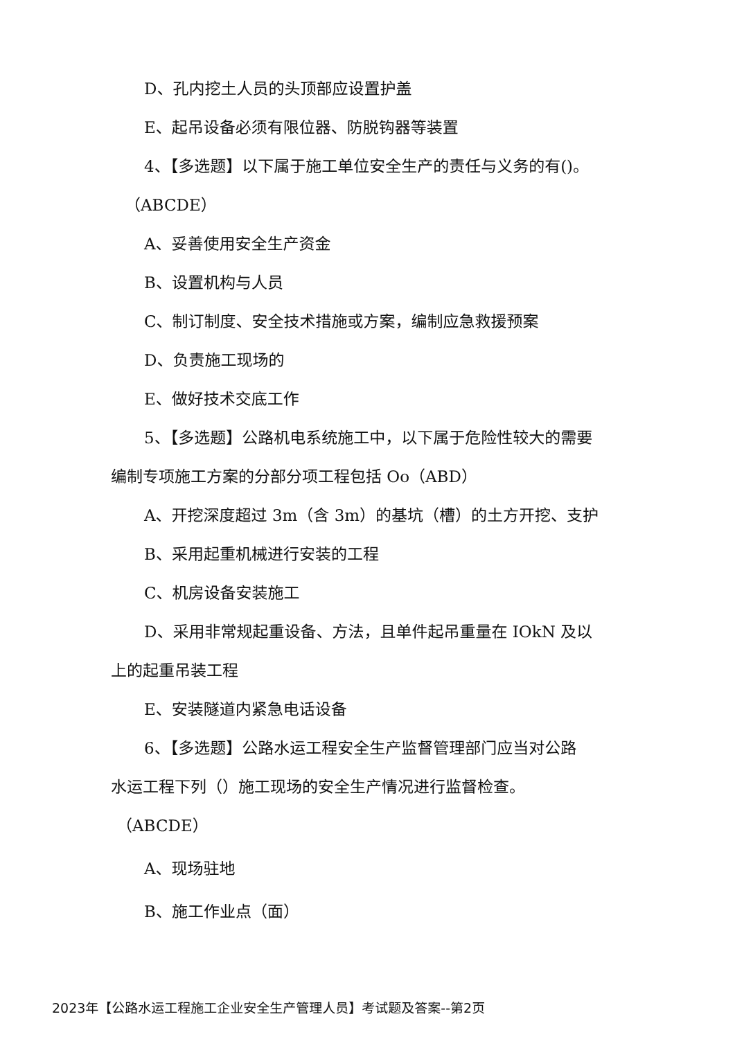D、孔内挖土人员的头顶部应设置护盖
E、起吊设备必须有限位器、防脱钩器等装置
4、【多选题】以下属于施工单位安全生产的责任与义务的有()。
（ABCDE）
A、妥善使用安全生产资金
B、设置机构与人员
C、制订制度、安全技术措施或方案，编制应急救援预案
D、负责施工现场的
E、做好技术交底工作
5、【多选题】公路机电系统施工中，以下属于危险性较大的需要
编制专项施工方案的分部分项工程包括 Oo（ABD）
A、开挖深度超过 3m（含 3m）的基坑（槽）的土方开挖、支护
B、采用起重机械进行安装的工程
C、机房设备安装施工
D、采用非常规起重设备、方法，且单件起吊重量在 IOkN 及以
上的起重吊装工程
E、安装隧道内紧急电话设备
6、【多选题】公路水运工程安全生产监督管理部门应当对公路
水运工程下列（）施工现场的安全生产情况进行监督检查。
（ABCDE）
A、现场驻地
B、施工作业点（面）
2023年【公路水运工程施工企业安全生产管理人员】考试题及答案--第2页